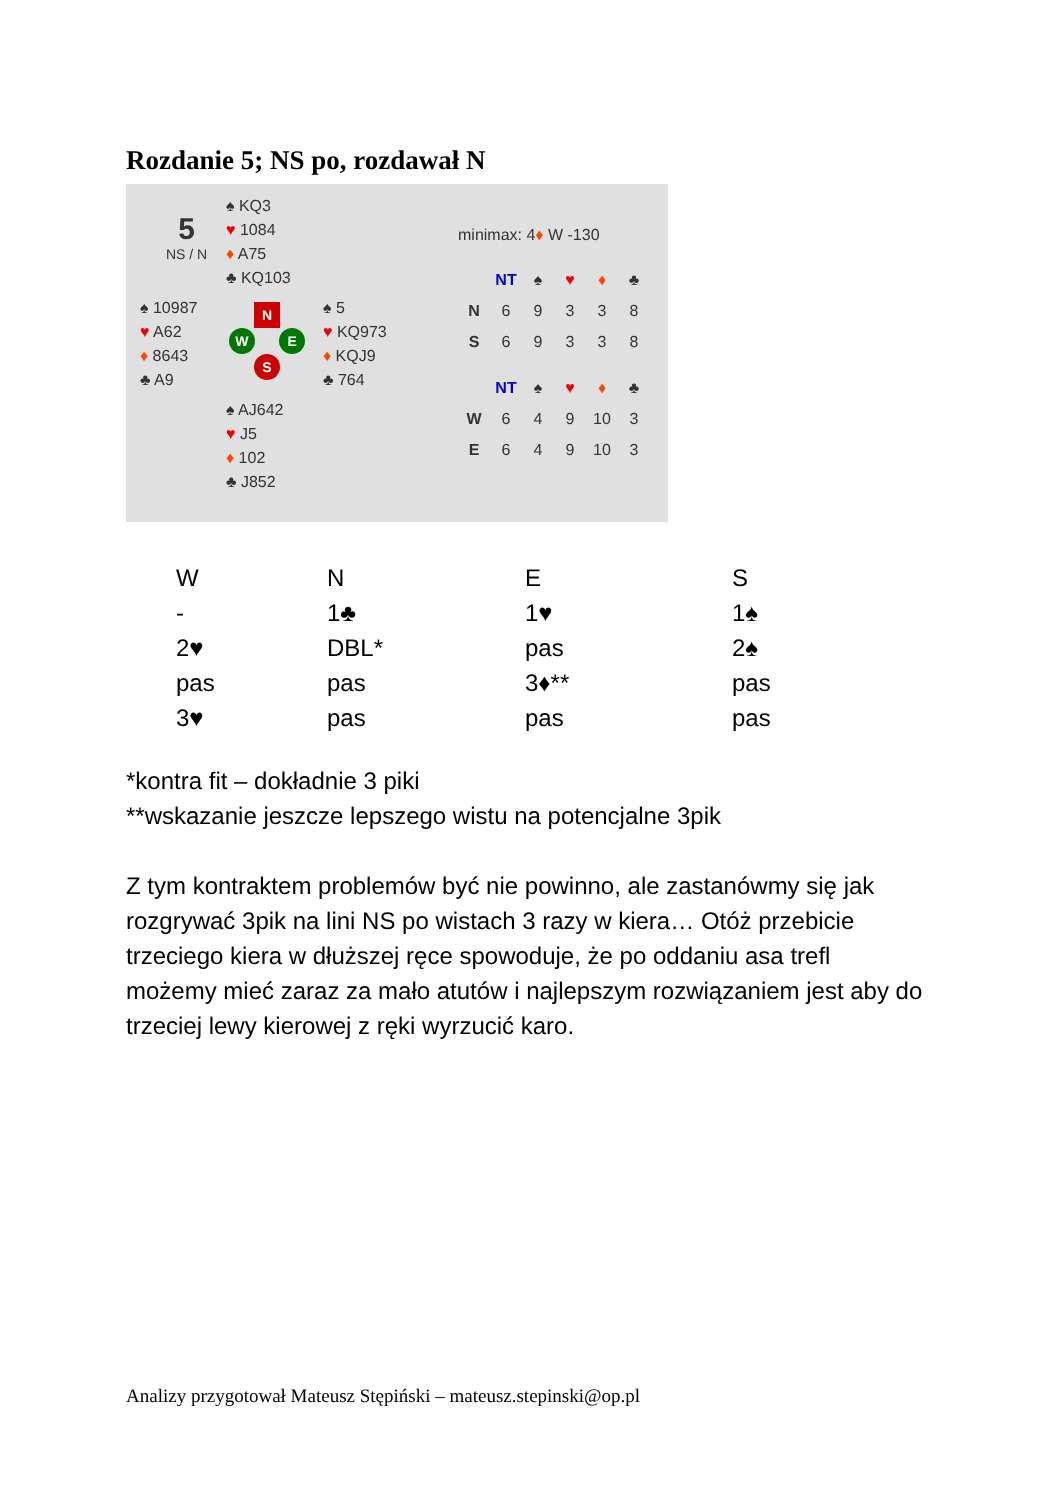Rozdanie 5; NS po, rozdawał N
5
NS / N
♠ KQ3
♥ 1084
♦ A75
♣ KQ103
♠ 10987
♥ A62
♦ 8643
♣ A9
♠ 5
♥ KQ973
♦ KQJ9
♣ 764
♠ AJ642
♥ J5
♦ 102
♣ J852
N
W E
S
minimax: 4♦ W -130
| | NT | ♠ | ♥ | ♦ | ♣ |
| --- | --- | --- | --- | --- | --- |
| N | 6 | 9 | 3 | 3 | 8 |
| S | 6 | 9 | 3 | 3 | 8 |
| | NT | ♠ | ♥ | ♦ | ♣ |
| --- | --- | --- | --- | --- | --- |
| W | 6 | 4 | 9 | 10 | 3 |
| E | 6 | 4 | 9 | 10 | 3 |
| W | N | E | S |
| - | 1♣ | 1♥ | 1♠ |
| 2♥ | DBL* | pas | 2♠ |
| pas | pas | 3♦** | pas |
| 3♥ | pas | pas | pas |
*kontra fit – dokładnie 3 piki
**wskazanie jeszcze lepszego wistu na potencjalne 3pik
Z tym kontraktem problemów być nie powinno, ale zastanówmy się jak rozgrywać 3pik na lini NS po wistach 3 razy w kiera… Otóż przebicie trzeciego kiera w dłuższej ręce spowoduje, że po oddaniu asa trefl możemy mieć zaraz za mało atutów i najlepszym rozwiązaniem jest aby do trzeciej lewy kierowej z ręki wyrzucić karo.
Analizy przygotował Mateusz Stępiński – mateusz.stepinski@op.pl